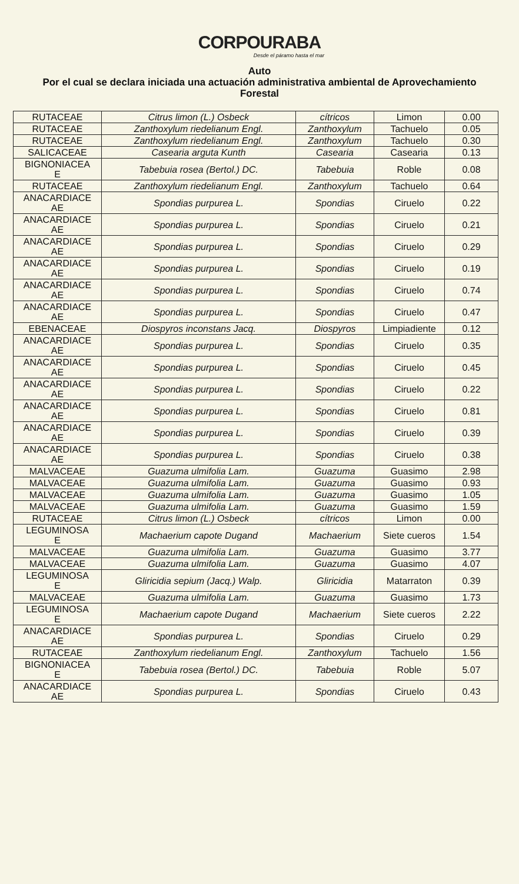CORPOURABA
Desde el páramo hasta el mar
Auto
Por el cual se declara iniciada una actuación administrativa ambiental de Aprovechamiento Forestal
| RUTACEAE | Citrus limon (L.) Osbeck | cítricos | Limon | 0.00 |
| RUTACEAE | Zanthoxylum riedelianum Engl. | Zanthoxylum | Tachuelo | 0.05 |
| RUTACEAE | Zanthoxylum riedelianum Engl. | Zanthoxylum | Tachuelo | 0.30 |
| SALICACEAE | Casearia arguta Kunth | Casearia | Casearia | 0.13 |
| BIGNONIACEA E | Tabebuia rosea (Bertol.) DC. | Tabebuia | Roble | 0.08 |
| RUTACEAE | Zanthoxylum riedelianum Engl. | Zanthoxylum | Tachuelo | 0.64 |
| ANACARDIACE AE | Spondias purpurea L. | Spondias | Ciruelo | 0.22 |
| ANACARDIACE AE | Spondias purpurea L. | Spondias | Ciruelo | 0.21 |
| ANACARDIACE AE | Spondias purpurea L. | Spondias | Ciruelo | 0.29 |
| ANACARDIACE AE | Spondias purpurea L. | Spondias | Ciruelo | 0.19 |
| ANACARDIACE AE | Spondias purpurea L. | Spondias | Ciruelo | 0.74 |
| ANACARDIACE AE | Spondias purpurea L. | Spondias | Ciruelo | 0.47 |
| EBENACEAE | Diospyros inconstans Jacq. | Diospyros | Limpiadiente | 0.12 |
| ANACARDIACE AE | Spondias purpurea L. | Spondias | Ciruelo | 0.35 |
| ANACARDIACE AE | Spondias purpurea L. | Spondias | Ciruelo | 0.45 |
| ANACARDIACE AE | Spondias purpurea L. | Spondias | Ciruelo | 0.22 |
| ANACARDIACE AE | Spondias purpurea L. | Spondias | Ciruelo | 0.81 |
| ANACARDIACE AE | Spondias purpurea L. | Spondias | Ciruelo | 0.39 |
| ANACARDIACE AE | Spondias purpurea L. | Spondias | Ciruelo | 0.38 |
| MALVACEAE | Guazuma ulmifolia Lam. | Guazuma | Guasimo | 2.98 |
| MALVACEAE | Guazuma ulmifolia Lam. | Guazuma | Guasimo | 0.93 |
| MALVACEAE | Guazuma ulmifolia Lam. | Guazuma | Guasimo | 1.05 |
| MALVACEAE | Guazuma ulmifolia Lam. | Guazuma | Guasimo | 1.59 |
| RUTACEAE | Citrus limon (L.) Osbeck | cítricos | Limon | 0.00 |
| LEGUMINOSA E | Machaerium capote Dugand | Machaerium | Siete cueros | 1.54 |
| MALVACEAE | Guazuma ulmifolia Lam. | Guazuma | Guasimo | 3.77 |
| MALVACEAE | Guazuma ulmifolia Lam. | Guazuma | Guasimo | 4.07 |
| LEGUMINOSA E | Gliricidia sepium (Jacq.) Walp. | Gliricidia | Matarraton | 0.39 |
| MALVACEAE | Guazuma ulmifolia Lam. | Guazuma | Guasimo | 1.73 |
| LEGUMINOSA E | Machaerium capote Dugand | Machaerium | Siete cueros | 2.22 |
| ANACARDIACE AE | Spondias purpurea L. | Spondias | Ciruelo | 0.29 |
| RUTACEAE | Zanthoxylum riedelianum Engl. | Zanthoxylum | Tachuelo | 1.56 |
| BIGNONIACEA E | Tabebuia rosea (Bertol.) DC. | Tabebuia | Roble | 5.07 |
| ANACARDIACE AE | Spondias purpurea L. | Spondias | Ciruelo | 0.43 |